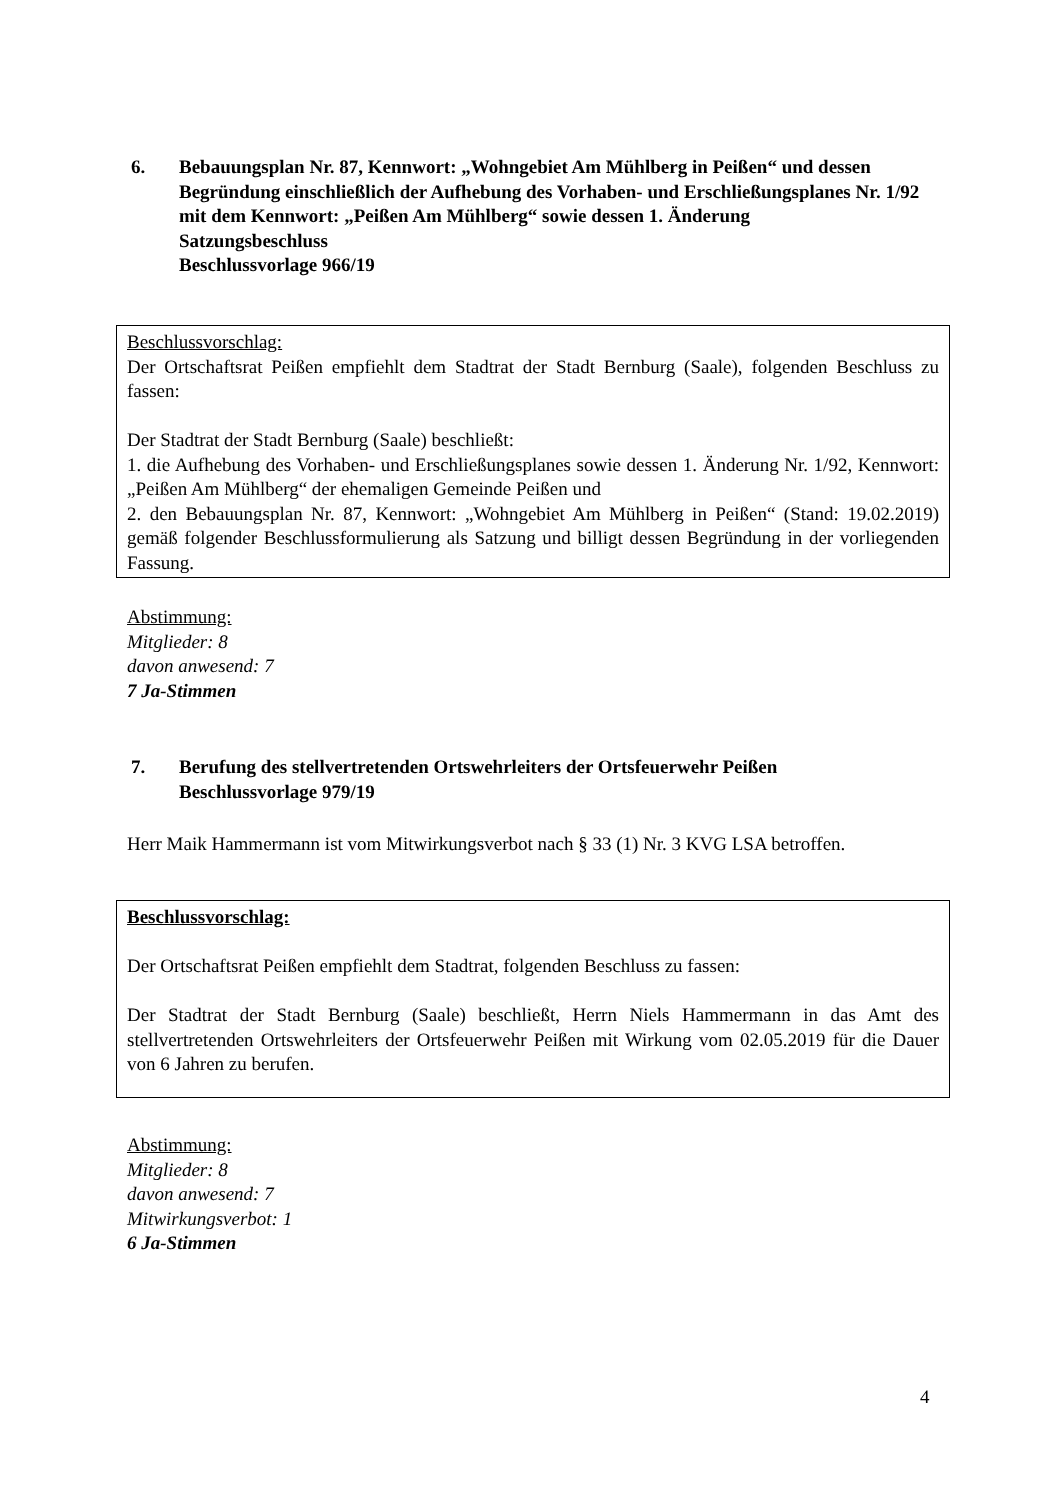6. Bebauungsplan Nr. 87, Kennwort: „Wohngebiet Am Mühlberg in Peißen“ und dessen Begründung einschließlich der Aufhebung des Vorhaben- und Erschließungsplanes Nr. 1/92 mit dem Kennwort: „Peißen Am Mühlberg“ sowie dessen 1. Änderung
Satzungsbeschluss
Beschlussvorlage 966/19
Beschlussvorschlag:
Der Ortschaftsrat Peißen empfiehlt dem Stadtrat der Stadt Bernburg (Saale), folgenden Beschluss zu fassen:
Der Stadtrat der Stadt Bernburg (Saale) beschließt:
1. die Aufhebung des Vorhaben- und Erschließungsplanes sowie dessen 1. Änderung Nr. 1/92, Kennwort: „Peißen Am Mühlberg“ der ehemaligen Gemeinde Peißen und
2. den Bebauungsplan Nr. 87, Kennwort: „Wohngebiet Am Mühlberg in Peißen“ (Stand: 19.02.2019) gemäß folgender Beschlussformulierung als Satzung und billigt dessen Begründung in der vorliegenden Fassung.
Abstimmung:
Mitglieder: 8
davon anwesend: 7
7 Ja-Stimmen
7. Berufung des stellvertretenden Ortswehrleiters der Ortsfeuerwehr Peißen
Beschlussvorlage 979/19
Herr Maik Hammermann ist vom Mitwirkungsverbot nach § 33 (1) Nr. 3 KVG LSA betroffen.
Beschlussvorschlag:
Der Ortschaftsrat Peißen empfiehlt dem Stadtrat, folgenden Beschluss zu fassen:
Der Stadtrat der Stadt Bernburg (Saale) beschließt, Herrn Niels Hammermann in das Amt des stellvertretenden Ortswehrleiters der Ortsfeuerwehr Peißen mit Wirkung vom 02.05.2019 für die Dauer von 6 Jahren zu berufen.
Abstimmung:
Mitglieder: 8
davon anwesend: 7
Mitwirkungsverbot: 1
6 Ja-Stimmen
4